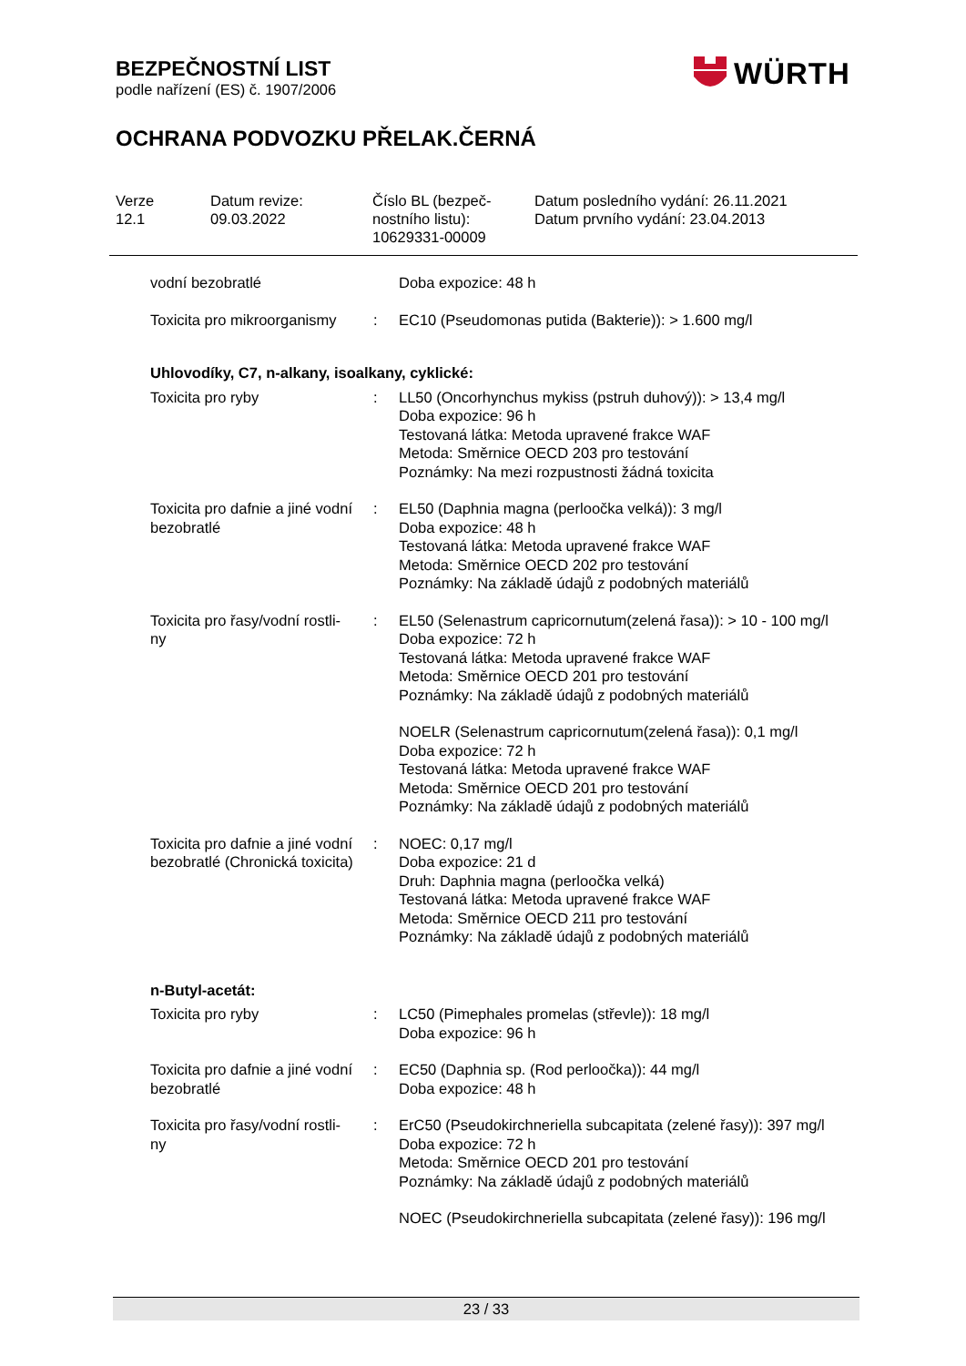BEZPEČNOSTNÍ LIST
podle nařízení (ES) č. 1907/2006
OCHRANA PODVOZKU PŘELAK.ČERNÁ
WÜRTH
| Verze 12.1 | Datum revize: 09.03.2022 | Číslo BL (bezpeč- nostního listu): 10629331-00009 | Datum posledního vydání: 26.11.2021 Datum prvního vydání: 23.04.2013 |
| vodní bezobratlé | | Doba expozice: 48 h |
| Toxicita pro mikroorganismy | : | EC10 (Pseudomonas putida (Bakterie)): > 1.600 mg/l |
| Uhlovodíky, C7, n-alkany, isoalkany, cyklické: | | |
| Toxicita pro ryby | : | LL50 (Oncorhynchus mykiss (pstruh duhový)): > 13,4 mg/l Doba expozice: 96 h Testovaná látka: Metoda upravené frakce WAF Metoda: Směrnice OECD 203 pro testování Poznámky: Na mezi rozpustnosti žádná toxicita |
| Toxicita pro dafnie a jiné vodní bezobratlé | : | EL50 (Daphnia magna (perloočka velká)): 3 mg/l Doba expozice: 48 h Testovaná látka: Metoda upravené frakce WAF Metoda: Směrnice OECD 202 pro testování Poznámky: Na základě údajů z podobných materiálů |
| Toxicita pro řasy/vodní rostli- ny | : | EL50 (Selenastrum capricornutum(zelená řasa)): > 10 - 100 mg/l Doba expozice: 72 h Testovaná látka: Metoda upravené frakce WAF Metoda: Směrnice OECD 201 pro testování Poznámky: Na základě údajů z podobných materiálů |
| | | NOELR (Selenastrum capricornutum(zelená řasa)): 0,1 mg/l Doba expozice: 72 h Testovaná látka: Metoda upravené frakce WAF Metoda: Směrnice OECD 201 pro testování Poznámky: Na základě údajů z podobných materiálů |
| Toxicita pro dafnie a jiné vodní bezobratlé (Chronická toxicita) | : | NOEC: 0,17 mg/l Doba expozice: 21 d Druh: Daphnia magna (perloočka velká) Testovaná látka: Metoda upravené frakce WAF Metoda: Směrnice OECD 211 pro testování Poznámky: Na základě údajů z podobných materiálů |
| n-Butyl-acetát: | | |
| Toxicita pro ryby | : | LC50 (Pimephales promelas (střevle)): 18 mg/l Doba expozice: 96 h |
| Toxicita pro dafnie a jiné vodní bezobratlé | : | EC50 (Daphnia sp. (Rod perloočka)): 44 mg/l Doba expozice: 48 h |
| Toxicita pro řasy/vodní rostli- ny | : | ErC50 (Pseudokirchneriella subcapitata (zelené řasy)): 397 mg/l Doba expozice: 72 h Metoda: Směrnice OECD 201 pro testování Poznámky: Na základě údajů z podobných materiálů |
| | | NOEC (Pseudokirchneriella subcapitata (zelené řasy)): 196 mg/l |
23 / 33